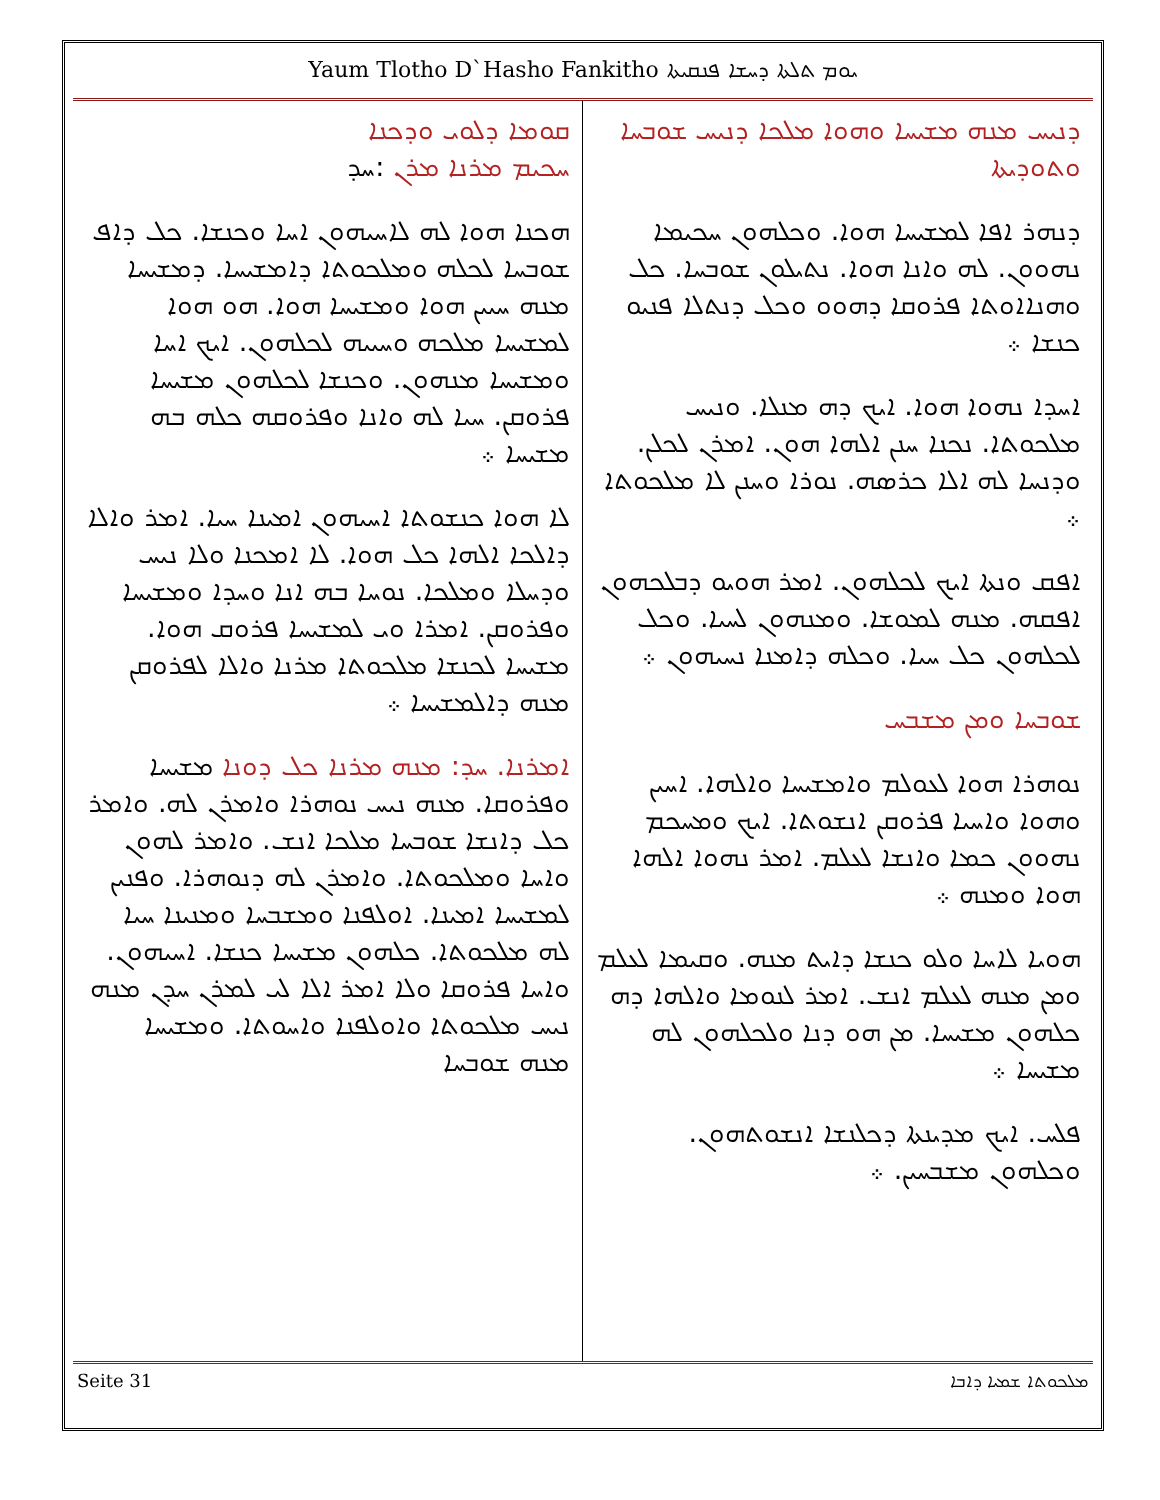Yaum Tlotho D`Hasho Fankitho ܝܘܡ ܬܠܬܐ ܕܚܫܐ ܦܢܩܝܬܐ
ܕܢܝܚ ܡܢܗ ܡܫܝܚܐ ܘܗܘܐ ܡܠܟܐ ܕܢܝܚ ܫܘܒܚܐ ܘܬܘܕܝܬܐ
ܕܢܗܪ ܐܦܐ ܠܡܫܝܚܐ ܗܘܐ. ܘܟܠܗܘܢ ܚܟܝܡܐ ܢܗܘܘܢ. ܠܗ ܘܐܢܐ ܗܘܐ. ܢܬܝܠܘܢ ܫܘܒܚܐ. ܟܠ ܘܗܢܐܐܘܬܐ ܦܪܘܩܐ ܕܗܘܘ ܘܟܠ ܕܢܬܠܐ ܦܢܝܘ ܟܢܫܐ ܀
ܐܚܕܐ ܢܗܘܐ ܗܘܐ. ܐܝܟ ܕܗ ܡܢܠܐ. ܘܢܝܚ ܡܠܟܘܬܐ. ܢܟܢܐ ܚܢܢ ܐܠܗܐ ܗܘܢ. ܐܡܪܢ ܠܟܠܢ. ܘܕܢܚܐ ܠܗ ܐܠܐ ܟܪܣܗ. ܢܘܪܐ ܘܚܢܢ ܠܐ ܡܠܟܘܬܐ ܀
ܐܦܩ ܘܢܬܐ ܐܝܟ ܠܟܠܗܘܢ. ܐܡܪ ܗܘܝܘ ܕܒܠܟܗܘܢ ܐܦܩܗ. ܡܢܗ ܠܡܘܫܐ. ܘܡܢܗܘܢ ܠܚܝܐ. ܘܟܠ ܠܟܠܗܘܢ ܟܠ ܚܝܐ. ܘܟܠܗ ܕܐܡܢܐ ܢܚܝܗܘܢ ܀
ܫܘܒܚܐ ܘܡܢ ܡܫܒܚ
ܢܘܗܪܐ ܗܘܐ ܠܥܘܠܡ ܘܐܡܫܝܚܐ ܘܐܠܗܐ. ܐܚܝܢ ܘܗܘܐ ܘܐܚܝܐ ܦܪܘܩܢ ܐܢܫܘܬܐ. ܐܝܟ ܘܡܚܟܡ ܢܗܘܘܢ ܟܡܐ ܘܐܢܫܐ ܠܥܠܡ. ܐܡܪ ܢܗܘܐ ܐܠܗܐ ܗܘܐ ܘܡܢܗ ܀
ܗܘܝܐ ܠܐܚܐ ܘܠܘ ܟܢܫܐ ܕܐܝܬ ܡܢܗ. ܘܩܝܡܐ ܠܥܠܡ ܘܡܢ ܡܢܗ ܠܥܠܡ ܐܢܫ. ܐܡܪ ܠܢܘܡܐ ܘܐܠܗܐ ܕܗ ܟܠܗܘܢ ܡܫܝܚܐ. ܡܢ ܗܘ ܕܢܐ ܘܠܟܠܗܘܢ ܠܗ ܡܫܝܚܐ ܀
ܦܠܚ. ܐܝܟ ܡܕܝܢܬܐ ܕܟܠܢܫܐ ܐܢܫܘܬܗܘܢ. ܘܟܠܗܘܢ ܡܫܒܚܝܢ. ܀
ܩܘܡܐ ܕܠܘܝ ܘܕܟܢܐ
ܚܟܝܡ ܡܪܢܐ ܡܪܢ :ܚܕ
ܗܟܢܐ ܗܘܐ ܠܗ ܠܐܚܝܗܘܢ ܐܚܐ ܘܟܢܫܐ. ܟܠ ܕܐܦ ܫܘܒܚܐ ܠܟܠܗ ܘܡܠܟܘܬܐ ܕܐܡܫܝܚܐ. ܕܡܫܝܚܐ ܡܢܗ ܚܝܝܢ ܗܘܐ ܘܡܫܝܚܐ ܗܘܐ. ܗܘ ܗܘܐ ܠܡܫܝܚܐ ܡܠܟܗ ܘܚܝܝܗ ܠܟܠܗܘܢ. ܐܝܟ ܐܚܐ ܘܡܫܝܚܐ ܡܢܗܘܢ. ܘܟܢܫܐ ܠܟܠܗܘܢ ܡܫܝܚܐ ܦܪܘܩܢ. ܚܝܐ ܠܗ ܘܐܢܐ ܘܦܪܘܩܗ ܟܠܗ ܒܗ ܡܫܝܚܐ ܀
ܠܐ ܗܘܐ ܟܢܫܘܬܐ ܐܚܝܗܘܢ ܐܡܝܢܐ ܚܝܐ. ܐܡܪ ܘܐܠܐ ܕܐܠܟܐ ܐܠܗܐ ܟܠ ܗܘܐ. ܠܐ ܐܡܟܢܐ ܘܠܐ ܢܝܚ ܘܕܚܠܐ ܘܡܠܟܐ. ܢܘܚܐ ܒܗ ܐܢܐ ܘܚܕܐ ܘܡܫܝܚܐ ܘܦܪܘܩܢ. ܐܡܪܐ ܘܝ ܠܡܫܝܚܐ ܦܪܘܩ ܗܘܐ. ܡܫܝܚܐ ܠܟܢܫܐ ܡܠܟܘܬܐ ܡܪܢܐ ܘܐܠܐ ܠܦܪܘܩܢ ܡܢܗ ܕܐܠܡܫܝܚܐ ܀
ܐܡܪܢܐ. ܚܕ: ܡܢܗ ܡܪܢܐ ܟܠ ܕܘܢܐ ܡܫܝܚܐ ܘܦܪܘܩܐ. ܡܢܗ ܢܝܚ ܢܘܗܪܐ ܘܐܡܪܢ ܠܗ. ܘܐܡܪ ܟܠ ܕܐܢܫܐ ܫܘܒܚܐ ܡܠܟܐ ܐܢܫ. ܘܐܡܪ ܠܗܘܢ ܘܐܚܐ ܘܡܠܟܘܬܐ. ܘܐܡܪܢ ܠܗ ܕܢܘܗܪܐ. ܘܦܢܝܢ ܠܡܫܝܚܐ ܐܡܝܢܐ. ܐܘܠܦܢܐ ܘܡܫܒܚܐ ܘܡܢܝܢܐ ܚܝܐ ܠܗ ܡܠܟܘܬܐ. ܟܠܗܘܢ ܡܫܝܚܐ ܟܢܫܐ. ܐܚܝܗܘܢ. ܘܐܚܐ ܦܪܘܩܐ ܘܠܐ ܐܡܪ ܐܠܐ ܠܝ ܠܡܪܢ ܚܕܢ ܡܢܗ ܢܝܚ ܡܠܟܘܬܐ ܘܐܘܠܦܢܐ ܘܐܚܘܬܐ. ܘܡܫܝܚܐ ܡܢܗ ܫܘܒܚܐ
Seite 31 ܡܠܟܘܬܐ ܫܡܝܐ ܕܐܒܐ